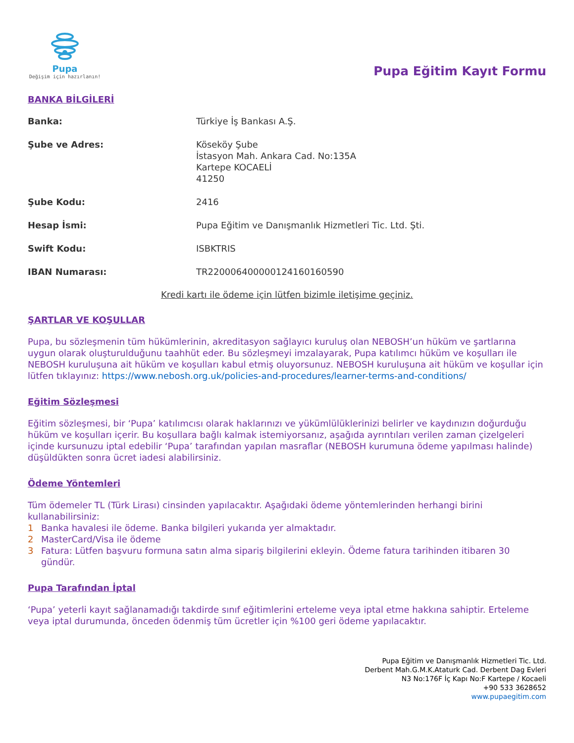Pupa
Değişim için hazırlanın!
Pupa Eğitim Kayıt Formu
BANKA BİLGİLERİ
| Banka: | Türkiye İş Bankası A.Ş. |
| Şube ve Adres: | Köseköy Şube İstasyon Mah. Ankara Cad. No:135A Kartepe KOCAELİ 41250 |
| Şube Kodu: | 2416 |
| Hesap İsmi: | Pupa Eğitim ve Danışmanlık Hizmetleri Tic. Ltd. Şti. |
| Swift Kodu: | ISBKTRIS |
| IBAN Numarası: | TR220006400000124160160590 |
Kredi kartı ile ödeme için lütfen bizimle iletişime geçiniz.
ŞARTLAR VE KOŞULLAR
Pupa, bu sözleşmenin tüm hükümlerinin, akreditasyon sağlayıcı kuruluş olan NEBOSH’un hüküm ve şartlarına uygun olarak oluşturulduğunu taahhüt eder. Bu sözleşmeyi imzalayarak, Pupa katılımcı hüküm ve koşulları ile NEBOSH kuruluşuna ait hüküm ve koşulları kabul etmiş oluyorsunuz. NEBOSH kuruluşuna ait hüküm ve koşullar için lütfen tıklayınız: https://www.nebosh.org.uk/policies-and-procedures/learner-terms-and-conditions/
Eğitim Sözleşmesi
Eğitim sözleşmesi, bir ‘Pupa’ katılımcısı olarak haklarınızı ve yükümlülüklerinizi belirler ve kaydınızın doğurduğu hüküm ve koşulları içerir. Bu koşullara bağlı kalmak istemiyorsanız, aşağıda ayrıntıları verilen zaman çizelgeleri içinde kursunuzu iptal edebilir ‘Pupa’ tarafından yapılan masraflar (NEBOSH kurumuna ödeme yapılması halinde) düşüldükten sonra ücret iadesi alabilirsiniz.
Ödeme Yöntemleri
Tüm ödemeler TL (Türk Lirası) cinsinden yapılacaktır. Aşağıdaki ödeme yöntemlerinden herhangi birini kullanabilirsiniz:
1 Banka havalesi ile ödeme. Banka bilgileri yukarıda yer almaktadır.
2 MasterCard/Visa ile ödeme
3 Fatura: Lütfen başvuru formuna satın alma sipariş bilgilerini ekleyin. Ödeme fatura tarihinden itibaren 30 gündür.
Pupa Tarafından İptal
‘Pupa’ yeterli kayıt sağlanamadığı takdirde sınıf eğitimlerini erteleme veya iptal etme hakkına sahiptir. Erteleme veya iptal durumunda, önceden ödenmiş tüm ücretler için %100 geri ödeme yapılacaktır.
Pupa Eğitim ve Danışmanlık Hizmetleri Tic. Ltd.
Derbent Mah.G.M.K.Ataturk Cad. Derbent Dag Evleri
N3 No:176F İç Kapı No:F Kartepe / Kocaeli
+90 533 3628652
www.pupaegitim.com